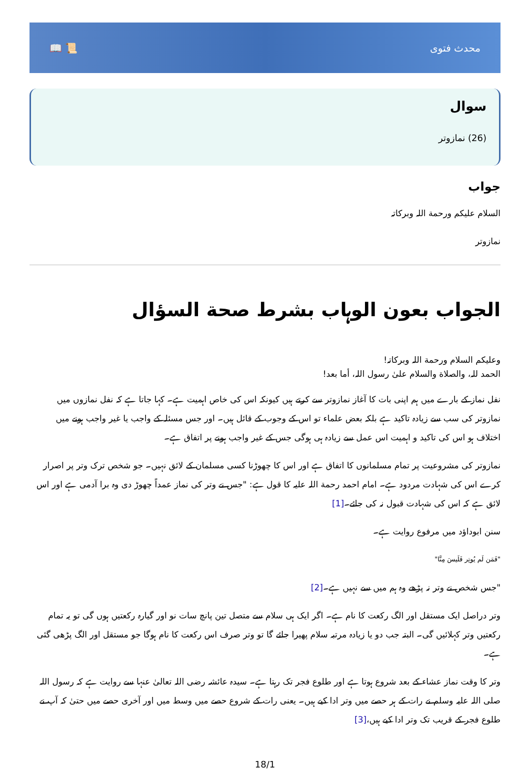📖 📜 محدث فتوی
سوال
(26) نمازوتر
جواب
السلام علیکم ورحمة اللہ وبرکاتہ
نمازوتر
الجواب بعون الوہاب بشرط صحة السؤال
وعلیکم السلام ورحمة اللہ وبرکاتہ!
الحمد للہ، والصلاة والسلام علیٰ رسول اللہ، أما بعد!
نفل نماز کے بارے میں ہم اپنی بات کا آغاز نمازوتر سے کرتے ہیں کیونکہ اس کی خاص اہمیت ہے۔ کہا جاتا ہے کہ نفل نمازوں میں نمازوتر کی سب سے زیادہ تاکید ہے بلکہ بعض علماء تو اس کے وجوب کے قائل ہیں۔ اور جس مسئلہ کے واجب یا غیر واجب ہونے میں اختلاف ہو اس کی تاکید و اہمیت اس عمل سے زیادہ ہی ہوگی جس کے غیر واجب ہونے پر اتفاق ہے۔
نمازوتر کی مشروعیت پر تمام مسلمانوں کا اتفاق ہے اور اس کا چھوڑنا کسی مسلمان کے لائق نہیں۔ جو شخص ترک وتر پر اصرار کرے اس کی شہادت مردود ہے۔ امام احمد رحمة اللہ علیہ کا قول ہے: "جس نے وتر کی نماز عمداً چھوڑ دی وہ برا آدمی ہے اور اس لائق ہے کہ اس کی شہادت قبول نہ کی جائے۔[1]
سنن ابوداؤد میں مرفوع روایت ہے۔
"فَمَن لَم يُوتِر فَلَيسَ مِنَّا"
"جس شخص نے وتر نہ پڑھے وہ ہم میں سے نہیں ہے۔[2]
وتر دراصل ایک مستقل اور الگ رکعت کا نام ہے۔ اگر ایک ہی سلام سے متصل تین پانچ سات نو اور گیارہ رکعتیں ہوں گی تو یہ تمام رکعتیں وتر کہلائیں گی۔ البتہ جب دو یا زیادہ مرتبہ سلام پھیرا جائے گا تو وتر صرف اس رکعت کا نام ہوگا جو مستقل اور الگ پڑھی گئی ہے۔
وتر کا وقت نماز عشاء کے بعد شروع ہوتا ہے اور طلوع فجر تک رہتا ہے۔ سیدہ عائشہ رضی اللہ تعالیٰ عنہا سے روایت ہے کہ رسول اللہ صلی اللہ علیہ وسلم نے رات کے ہر حصے میں وتر ادا کیے ہیں۔ یعنی رات کے شروع حصے میں وسط میں اور آخری حصے میں حتیٰ کہ آپ نے طلوع فجر کے قریب تک وتر ادا کیے ہیں،[3]
18/1